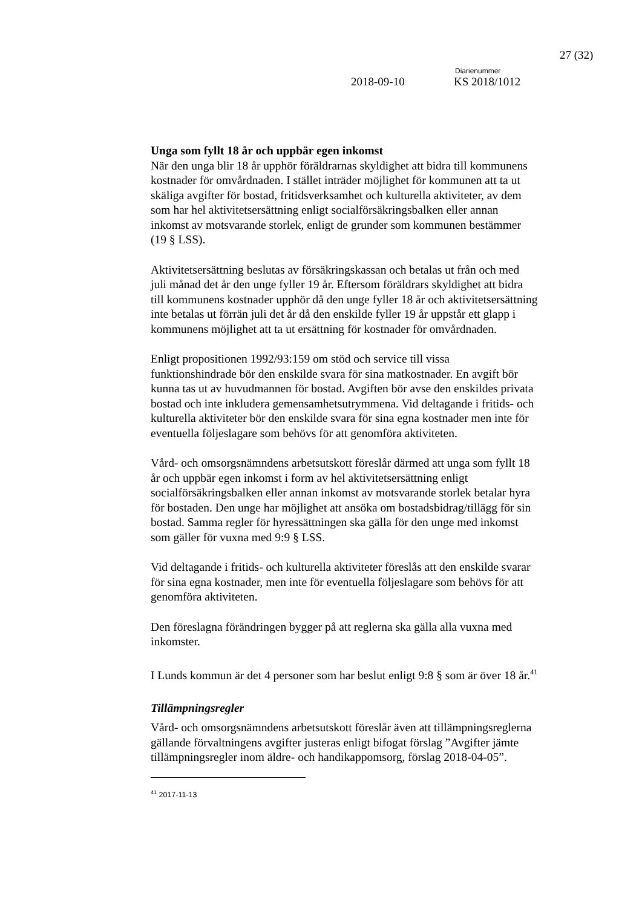27 (32)
Diarienummer
2018-09-10 KS 2018/1012
Unga som fyllt 18 år och uppbär egen inkomst
När den unga blir 18 år upphör föräldrarnas skyldighet att bidra till kommunens kostnader för omvårdnaden. I stället inträder möjlighet för kommunen att ta ut skäliga avgifter för bostad, fritidsverksamhet och kulturella aktiviteter, av dem som har hel aktivitetsersättning enligt socialförsäkringsbalken eller annan inkomst av motsvarande storlek, enligt de grunder som kommunen bestämmer (19 § LSS).
Aktivitetsersättning beslutas av försäkringskassan och betalas ut från och med juli månad det år den unge fyller 19 år. Eftersom föräldrars skyldighet att bidra till kommunens kostnader upphör då den unge fyller 18 år och aktivitetsersättning inte betalas ut förrän juli det år då den enskilde fyller 19 år uppstår ett glapp i kommunens möjlighet att ta ut ersättning för kostnader för omvårdnaden.
Enligt propositionen 1992/93:159 om stöd och service till vissa funktionshindrade bör den enskilde svara för sina matkostnader. En avgift bör kunna tas ut av huvudmannen för bostad. Avgiften bör avse den enskildes privata bostad och inte inkludera gemensamhetsutrymmena. Vid deltagande i fritids- och kulturella aktiviteter bör den enskilde svara för sina egna kostnader men inte för eventuella följeslagare som behövs för att genomföra aktiviteten.
Vård- och omsorgsnämndens arbetsutskott föreslår därmed att unga som fyllt 18 år och uppbär egen inkomst i form av hel aktivitetsersättning enligt socialförsäkringsbalken eller annan inkomst av motsvarande storlek betalar hyra för bostaden. Den unge har möjlighet att ansöka om bostadsbidrag/tillägg för sin bostad. Samma regler för hyressättningen ska gälla för den unge med inkomst som gäller för vuxna med 9:9 § LSS.
Vid deltagande i fritids- och kulturella aktiviteter föreslås att den enskilde svarar för sina egna kostnader, men inte för eventuella följeslagare som behövs för att genomföra aktiviteten.
Den föreslagna förändringen bygger på att reglerna ska gälla alla vuxna med inkomster.
I Lunds kommun är det 4 personer som har beslut enligt 9:8 § som är över 18 år.<sup>41</sup>
Tillämpningsregler
Vård- och omsorgsnämndens arbetsutskott föreslår även att tillämpningsreglerna gällande förvaltningens avgifter justeras enligt bifogat förslag ”Avgifter jämte tillämpningsregler inom äldre- och handikappomsorg, förslag 2018-04-05”.
<sup>41</sup> 2017-11-13